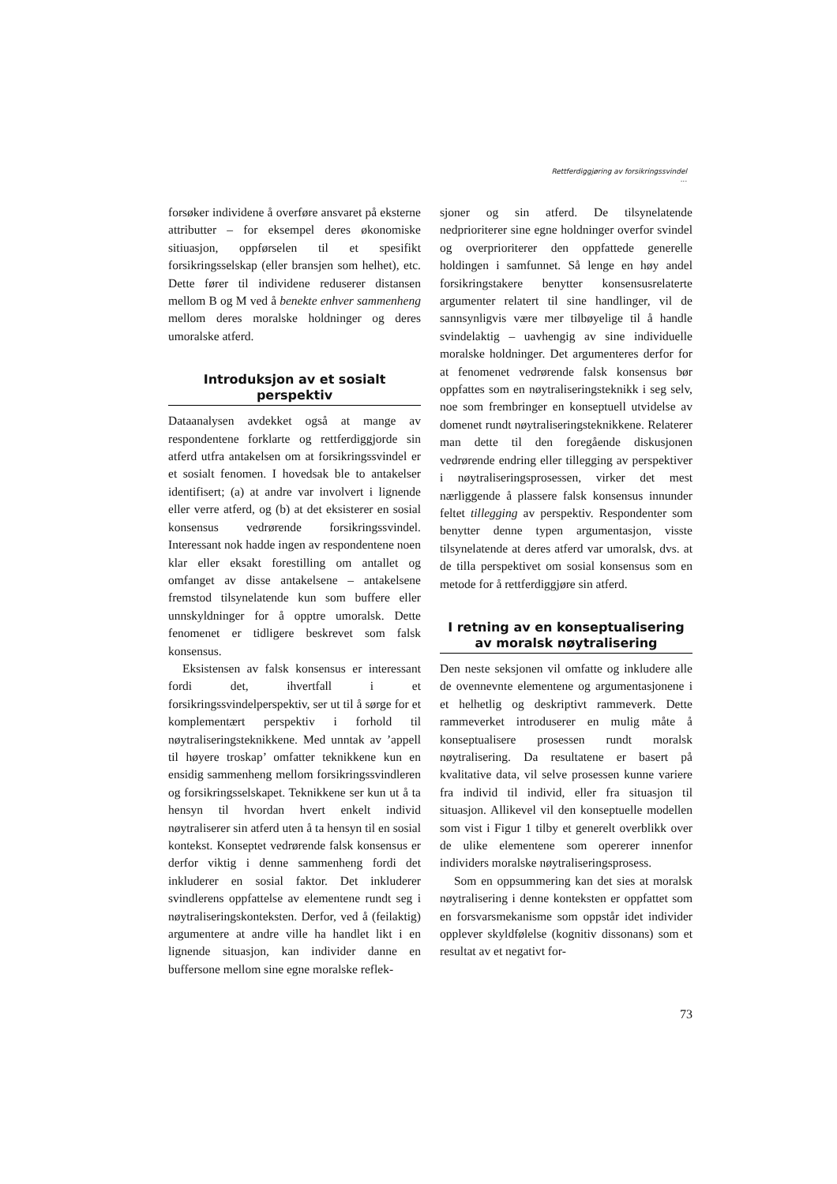Rettferdiggjøring av forsikringssvindel ...
forsøker individene å overføre ansvaret på eksterne attributter – for eksempel deres økonomiske sitiuasjon, oppførselen til et spesifikt forsikringsselskap (eller bransjen som helhet), etc. Dette fører til individene reduserer distansen mellom B og M ved å benekte enhver sammenheng mellom deres moralske holdninger og deres umoralske atferd.
Introduksjon av et sosialt perspektiv
Dataanalysen avdekket også at mange av respondentene forklarte og rettferdiggjorde sin atferd utfra antakelsen om at forsikringssvindel er et sosialt fenomen. I hovedsak ble to antakelser identifisert; (a) at andre var involvert i lignende eller verre atferd, og (b) at det eksisterer en sosial konsensus vedrørende forsikringssvindel. Interessant nok hadde ingen av respondentene noen klar eller eksakt forestilling om antallet og omfanget av disse antakelsene – antakelsene fremstod tilsynelatende kun som buffere eller unnskyldninger for å opptre umoralsk. Dette fenomenet er tidligere beskrevet som falsk konsensus.
Eksistensen av falsk konsensus er interessant fordi det, ihvertfall i et forsikringssvindelperspektiv, ser ut til å sørge for et komplementært perspektiv i forhold til nøytraliseringsteknikkene. Med unntak av ’appell til høyere troskap’ omfatter teknikkene kun en ensidig sammenheng mellom forsikringssvindleren og forsikringsselskapet. Teknikkene ser kun ut å ta hensyn til hvordan hvert enkelt individ nøytraliserer sin atferd uten å ta hensyn til en sosial kontekst. Konseptet vedrørende falsk konsensus er derfor viktig i denne sammenheng fordi det inkluderer en sosial faktor. Det inkluderer svindlerens oppfattelse av elementene rundt seg i nøytraliseringskonteksten. Derfor, ved å (feilaktig) argumentere at andre ville ha handlet likt i en lignende situasjon, kan individer danne en buffersone mellom sine egne moralske reflek-
sjoner og sin atferd. De tilsynelatende nedprioriterer sine egne holdninger overfor svindel og overprioriterer den oppfattede generelle holdingen i samfunnet. Så lenge en høy andel forsikringstakere benytter konsensusrelaterte argumenter relatert til sine handlinger, vil de sannsynligvis være mer tilbøyelige til å handle svindelaktig – uavhengig av sine individuelle moralske holdninger. Det argumenteres derfor for at fenomenet vedrørende falsk konsensus bør oppfattes som en nøytraliseringsteknikk i seg selv, noe som frembringer en konseptuell utvidelse av domenet rundt nøytraliseringsteknikkene. Relaterer man dette til den foregående diskusjonen vedrørende endring eller tillegging av perspektiver i nøytraliseringsprosessen, virker det mest nærliggende å plassere falsk konsensus innunder feltet tillegging av perspektiv. Respondenter som benytter denne typen argumentasjon, visste tilsynelatende at deres atferd var umoralsk, dvs. at de tilla perspektivet om sosial konsensus som en metode for å rettferdiggjøre sin atferd.
I retning av en konseptualisering av moralsk nøytralisering
Den neste seksjonen vil omfatte og inkludere alle de ovennevnte elementene og argumentasjonene i et helhetlig og deskriptivt rammeverk. Dette rammeverket introduserer en mulig måte å konseptualisere prosessen rundt moralsk nøytralisering. Da resultatene er basert på kvalitative data, vil selve prosessen kunne variere fra individ til individ, eller fra situasjon til situasjon. Allikevel vil den konseptuelle modellen som vist i Figur 1 tilby et generelt overblikk over de ulike elementene som opererer innenfor individers moralske nøytraliseringsprosess.
Som en oppsummering kan det sies at moralsk nøytralisering i denne konteksten er oppfattet som en forsvarsmekanisme som oppstår idet individer opplever skyldfølelse (kognitiv dissonans) som et resultat av et negativt for-
73